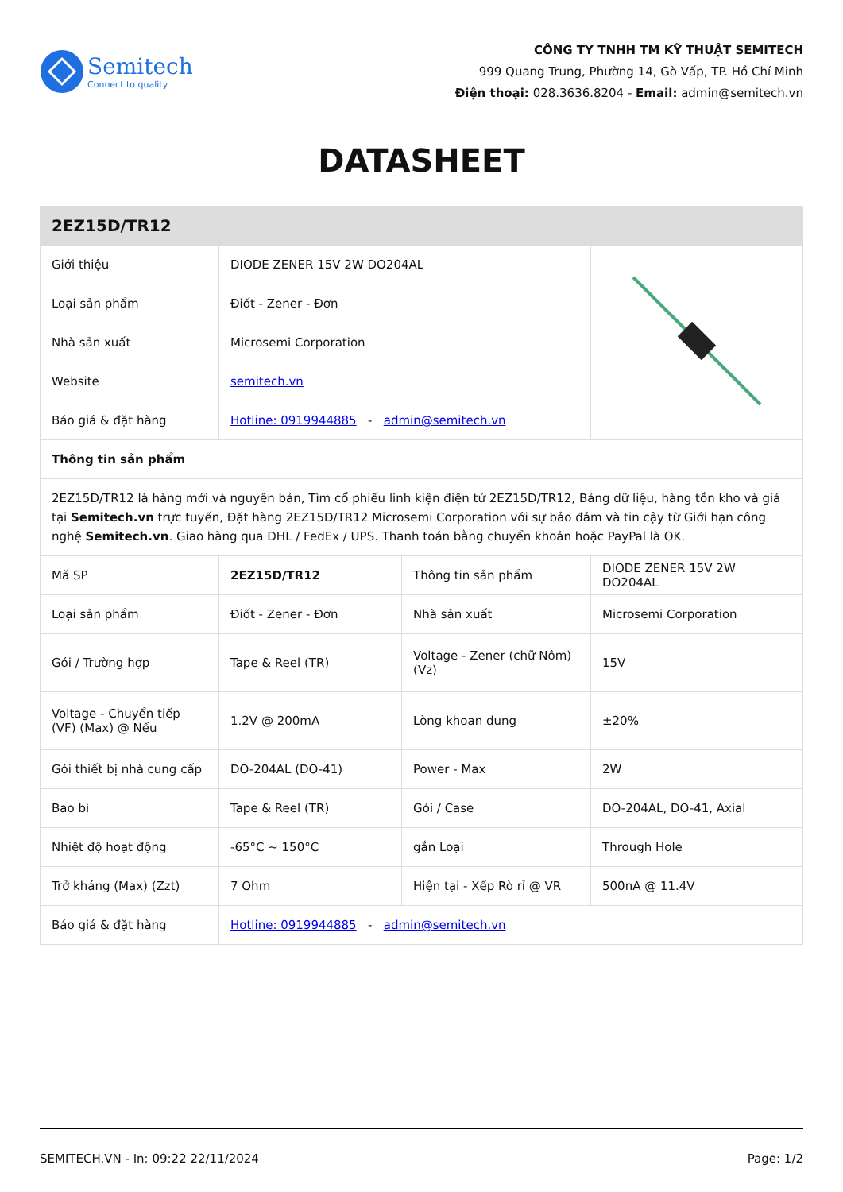Semitech
Connect to quality
CÔNG TY TNHH TM KỸ THUẬT SEMITECH
999 Quang Trung, Phường 14, Gò Vấp, TP. Hồ Chí Minh
Điện thoại: 028.3636.8204 - Email: admin@semitech.vn
DATASHEET
| 2EZ15D/TR12 | | | |
| Giới thiệu | DIODE ZENER 15V 2W DO204AL | | |
| Loại sản phẩm | Điốt - Zener - Đơn | | |
| Nhà sản xuất | Microsemi Corporation | | |
| Website | semitech.vn | | |
| Báo giá & đặt hàng | Hotline: 0919944885 - admin@semitech.vn | | |
| Thông tin sản phẩm | | | |
| 2EZ15D/TR12 là hàng mới và nguyên bản, Tìm cổ phiếu linh kiện điện tử 2EZ15D/TR12, Bảng dữ liệu, hàng tồn kho và giá tại Semitech.vn trực tuyến, Đặt hàng 2EZ15D/TR12 Microsemi Corporation với sự bảo đảm và tin cậy từ Giới hạn công nghệ Semitech.vn . Giao hàng qua DHL / FedEx / UPS. Thanh toán bằng chuyển khoản hoặc PayPal là OK. | | | |
| Mã SP | 2EZ15D/TR12 | Thông tin sản phẩm | DIODE ZENER 15V 2W DO204AL |
| Loại sản phẩm | Điốt - Zener - Đơn | Nhà sản xuất | Microsemi Corporation |
| Gói / Trường hợp | Tape & Reel (TR) | Voltage - Zener (chữ Nôm) (Vz) | 15V |
| Voltage - Chuyển tiếp (VF) (Max) @ Nếu | 1.2V @ 200mA | Lòng khoan dung | ±20% |
| Gói thiết bị nhà cung cấp | DO-204AL (DO-41) | Power - Max | 2W |
| Bao bì | Tape & Reel (TR) | Gói / Case | DO-204AL, DO-41, Axial |
| Nhiệt độ hoạt động | -65°C ~ 150°C | gắn Loại | Through Hole |
| Trở kháng (Max) (Zzt) | 7 Ohm | Hiện tại - Xếp Rò rỉ @ VR | 500nA @ 11.4V |
| Báo giá & đặt hàng | Hotline: 0919944885 - admin@semitech.vn | | |
SEMITECH.VN - In: 09:22 22/11/2024 Page: 1/2